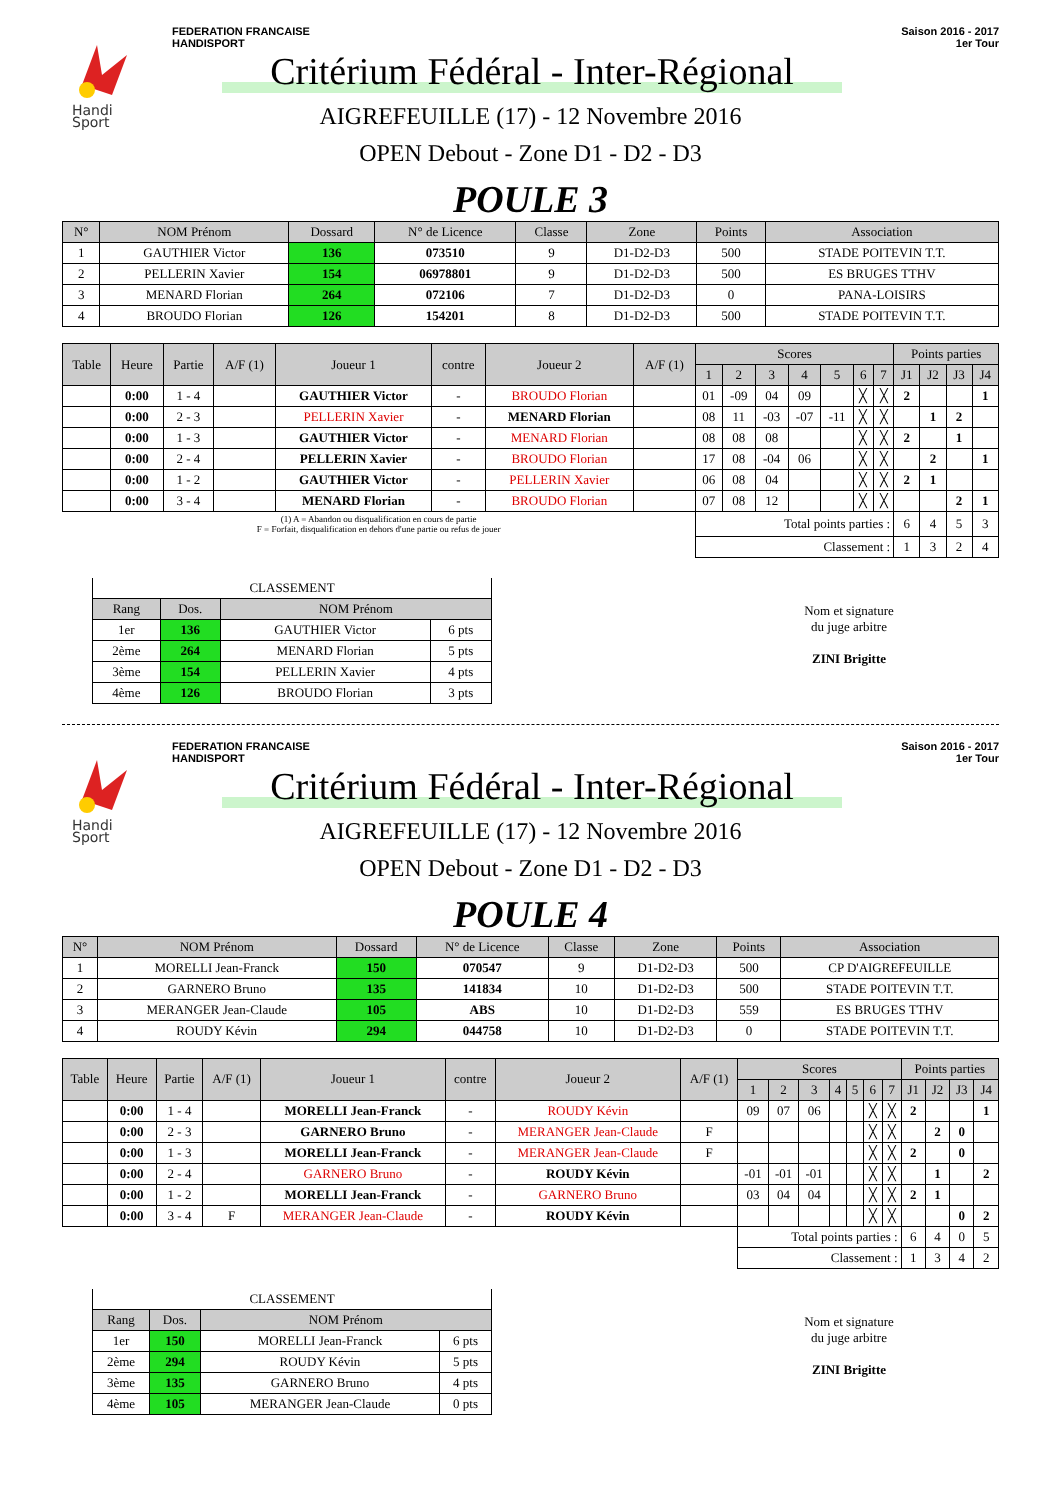Handi
Sport
FEDERATION FRANCAISE
HANDISPORT
Saison 2016 - 2017
1er Tour
Critérium Fédéral - Inter-Régional
AIGREFEUILLE (17) - 12 Novembre 2016
OPEN Debout - Zone D1 - D2 - D3
POULE 3
| N° | NOM Prénom | Dossard | N° de Licence | Classe | Zone | Points | Association |
| --- | --- | --- | --- | --- | --- | --- | --- |
| 1 | GAUTHIER Victor | 136 | 073510 | 9 | D1-D2-D3 | 500 | STADE POITEVIN T.T. |
| 2 | PELLERIN Xavier | 154 | 06978801 | 9 | D1-D2-D3 | 500 | ES BRUGES TTHV |
| 3 | MENARD Florian | 264 | 072106 | 7 | D1-D2-D3 | 0 | PANA-LOISIRS |
| 4 | BROUDO Florian | 126 | 154201 | 8 | D1-D2-D3 | 500 | STADE POITEVIN T.T. |
| Table | Heure | Partie | A/F (1) | Joueur 1 | contre | Joueur 2 | A/F (1) | Scores | | | | | | | Points parties | | | |
| --- | --- | --- | --- | --- | --- | --- | --- | --- | --- | --- | --- | --- | --- | --- | --- | --- | --- | --- |
| | | | | | | | | 1 | 2 | 3 | 4 | 5 | 6 | 7 | J1 | J2 | J3 | J4 |
| | 0:00 | 1 - 4 | | GAUTHIER Victor | - | BROUDO Florian | | 01 | -09 | 04 | 09 | | ╳ | ╳ | 2 | | | 1 |
| | 0:00 | 2 - 3 | | PELLERIN Xavier | - | MENARD Florian | | 08 | 11 | -03 | -07 | -11 | ╳ | ╳ | | 1 | 2 | |
| | 0:00 | 1 - 3 | | GAUTHIER Victor | - | MENARD Florian | | 08 | 08 | 08 | | | ╳ | ╳ | 2 | | 1 | |
| | 0:00 | 2 - 4 | | PELLERIN Xavier | - | BROUDO Florian | | 17 | 08 | -04 | 06 | | ╳ | ╳ | | 2 | | 1 |
| | 0:00 | 1 - 2 | | GAUTHIER Victor | - | PELLERIN Xavier | | 06 | 08 | 04 | | | ╳ | ╳ | 2 | 1 | | |
| | 0:00 | 3 - 4 | | MENARD Florian | - | BROUDO Florian | | 07 | 08 | 12 | | | ╳ | ╳ | | | 2 | 1 |
| (1) A = Abandon ou disqualification en cours de partie F = Forfait, disqualification en dehors d'une partie ou refus de jouer | | | | | | | | Total points parties : | | | | | | | 6 | 4 | 5 | 3 |
| | | | | | | | | Classement : | | | | | | | 1 | 3 | 2 | 4 |
| CLASSEMENT | | | |
| Rang | Dos. | NOM Prénom | |
| 1er | 136 | GAUTHIER Victor | 6 pts |
| 2ème | 264 | MENARD Florian | 5 pts |
| 3ème | 154 | PELLERIN Xavier | 4 pts |
| 4ème | 126 | BROUDO Florian | 3 pts |
Nom et signature
du juge arbitre
ZINI Brigitte
Handi
Sport
FEDERATION FRANCAISE
HANDISPORT
Saison 2016 - 2017
1er Tour
Critérium Fédéral - Inter-Régional
AIGREFEUILLE (17) - 12 Novembre 2016
OPEN Debout - Zone D1 - D2 - D3
POULE 4
| N° | NOM Prénom | Dossard | N° de Licence | Classe | Zone | Points | Association |
| --- | --- | --- | --- | --- | --- | --- | --- |
| 1 | MORELLI Jean-Franck | 150 | 070547 | 9 | D1-D2-D3 | 500 | CP D'AIGREFEUILLE |
| 2 | GARNERO Bruno | 135 | 141834 | 10 | D1-D2-D3 | 500 | STADE POITEVIN T.T. |
| 3 | MERANGER Jean-Claude | 105 | ABS | 10 | D1-D2-D3 | 559 | ES BRUGES TTHV |
| 4 | ROUDY Kévin | 294 | 044758 | 10 | D1-D2-D3 | 0 | STADE POITEVIN T.T. |
| Table | Heure | Partie | A/F (1) | Joueur 1 | contre | Joueur 2 | A/F (1) | Scores | | | | | | | Points parties | | | |
| --- | --- | --- | --- | --- | --- | --- | --- | --- | --- | --- | --- | --- | --- | --- | --- | --- | --- | --- |
| | | | | | | | | 1 | 2 | 3 | 4 | 5 | 6 | 7 | J1 | J2 | J3 | J4 |
| | 0:00 | 1 - 4 | | MORELLI Jean-Franck | - | ROUDY Kévin | | 09 | 07 | 06 | | | ╳ | ╳ | 2 | | | 1 |
| | 0:00 | 2 - 3 | | GARNERO Bruno | - | MERANGER Jean-Claude | F | | | | | | ╳ | ╳ | | 2 | 0 | |
| | 0:00 | 1 - 3 | | MORELLI Jean-Franck | - | MERANGER Jean-Claude | F | | | | | | ╳ | ╳ | 2 | | 0 | |
| | 0:00 | 2 - 4 | | GARNERO Bruno | - | ROUDY Kévin | | -01 | -01 | -01 | | | ╳ | ╳ | | 1 | | 2 |
| | 0:00 | 1 - 2 | | MORELLI Jean-Franck | - | GARNERO Bruno | | 03 | 04 | 04 | | | ╳ | ╳ | 2 | 1 | | |
| | 0:00 | 3 - 4 | F | MERANGER Jean-Claude | - | ROUDY Kévin | | | | | | | ╳ | ╳ | | | 0 | 2 |
| | | | | | | | | Total points parties : | | | | | | | 6 | 4 | 0 | 5 |
| | | | | | | | | Classement : | | | | | | | 1 | 3 | 4 | 2 |
| CLASSEMENT | | | |
| Rang | Dos. | NOM Prénom | |
| 1er | 150 | MORELLI Jean-Franck | 6 pts |
| 2ème | 294 | ROUDY Kévin | 5 pts |
| 3ème | 135 | GARNERO Bruno | 4 pts |
| 4ème | 105 | MERANGER Jean-Claude | 0 pts |
Nom et signature
du juge arbitre
ZINI Brigitte